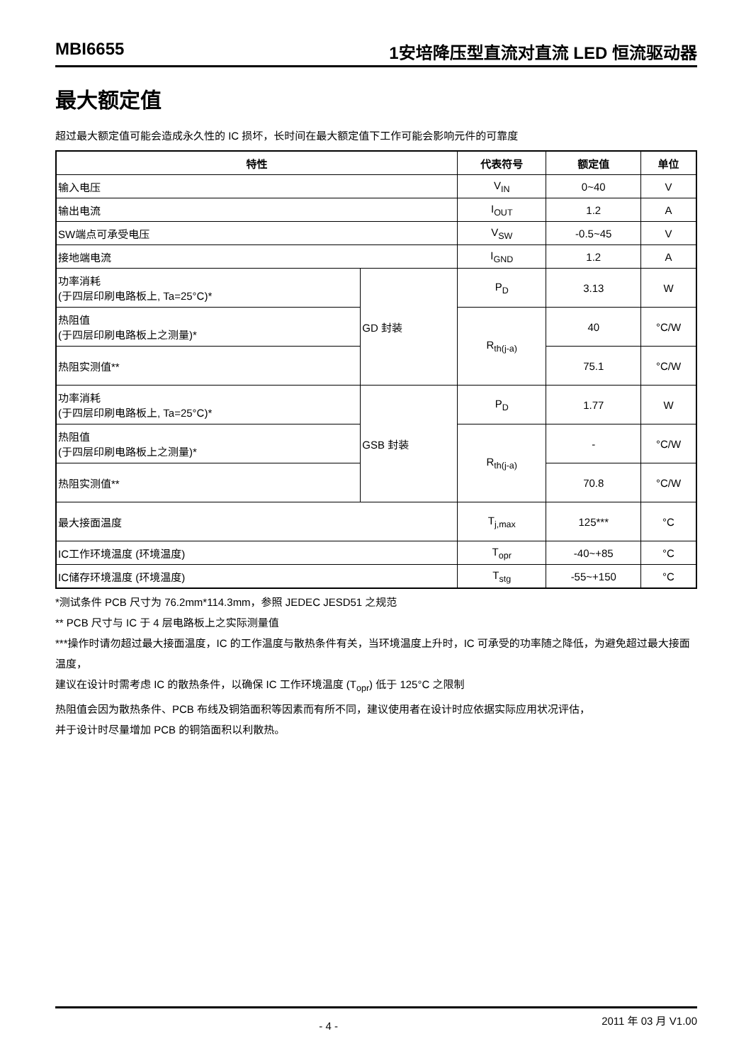MBI6655 1安培降压型直流对直流 LED 恒流驱动器
最大额定值
超过最大额定值可能会造成永久性的 IC 损坏，长时间在最大额定值下工作可能会影响元件的可靠度
| 特性 | | 代表符号 | 额定值 | 单位 |
| --- | --- | --- | --- | --- |
| 输入电压 | | V<sub>IN</sub> | 0~40 | V |
| 输出电流 | | I<sub>OUT</sub> | 1.2 | A |
| SW端点可承受电压 | | V<sub>SW</sub> | -0.5~45 | V |
| 接地端电流 | | I<sub>GND</sub> | 1.2 | A |
| 功率消耗 (于四层印刷电路板上, Ta=25°C)* | GD 封装 | P<sub>D</sub> | 3.13 | W |
| 热阻值 (于四层印刷电路板上之测量)* | | R<sub>th(j-a)</sub> | 40 | °C/W |
| 热阻实测值** | | | 75.1 | °C/W |
| 功率消耗 (于四层印刷电路板上, Ta=25°C)* | GSB 封装 | P<sub>D</sub> | 1.77 | W |
| 热阻值 (于四层印刷电路板上之测量)* | | R<sub>th(j-a)</sub> | - | °C/W |
| 热阻实测值** | | | 70.8 | °C/W |
| 最大接面温度 | | T<sub>j,max</sub> | 125*** | °C |
| IC工作环境温度 (环境温度) | | T<sub>opr</sub> | -40~+85 | °C |
| IC储存环境温度 (环境温度) | | T<sub>stg</sub> | -55~+150 | °C |
*测试条件 PCB 尺寸为 76.2mm*114.3mm，参照 JEDEC JESD51 之规范
** PCB 尺寸与 IC 于 4 层电路板上之实际测量值
***操作时请勿超过最大接面温度，IC 的工作温度与散热条件有关，当环境温度上升时，IC 可承受的功率随之降低，为避免超过最大接面温度，
建议在设计时需考虑 IC 的散热条件，以确保 IC 工作环境温度 (T<sub>opr</sub>) 低于 125°C 之限制
热阻值会因为散热条件、PCB 布线及铜箔面积等因素而有所不同，建议使用者在设计时应依据实际应用状况评估，
并于设计时尽量增加 PCB 的铜箔面积以利散热。
- 4 - 2011 年 03 月 V1.00